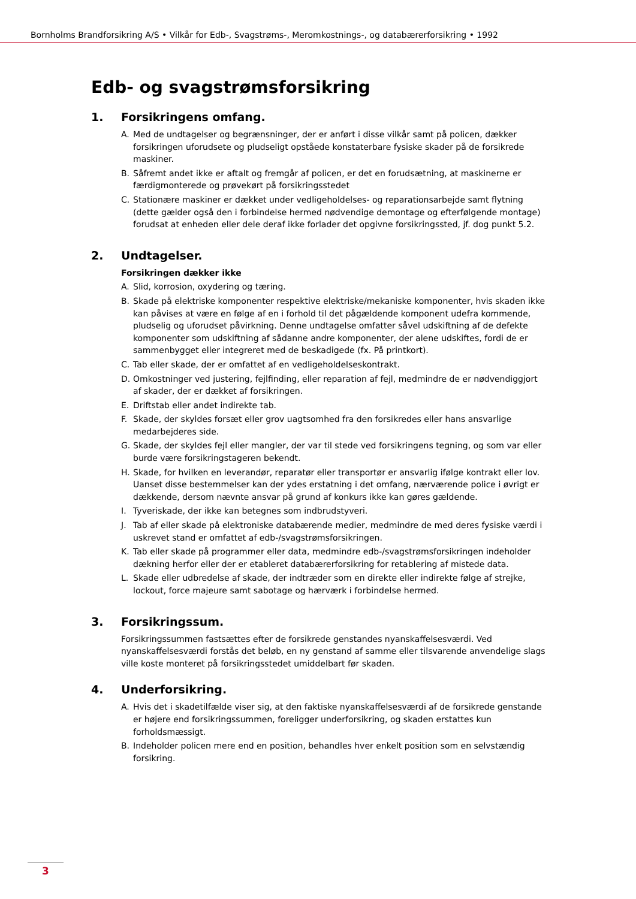Bornholms Brandforsikring A/S • Vilkår for Edb-, Svagstrøms-, Meromkostnings-, og databærerforsikring • 1992
Edb- og svagstrømsforsikring
1. Forsikringens omfang.
A. Med de undtagelser og begrænsninger, der er anført i disse vilkår samt på policen, dækker forsikringen uforudsete og pludseligt opståede konstaterbare fysiske skader på de forsikrede maskiner.
B. Såfremt andet ikke er aftalt og fremgår af policen, er det en forudsætning, at maskinerne er færdigmonterede og prøvekørt på forsikringsstedet
C. Stationære maskiner er dækket under vedligeholdelses- og reparationsarbejde samt flytning (dette gælder også den i forbindelse hermed nødvendige demontage og efterfølgende montage) forudsat at enheden eller dele deraf ikke forlader det opgivne forsikringssted, jf. dog punkt 5.2.
2. Undtagelser.
Forsikringen dækker ikke
A. Slid, korrosion, oxydering og tæring.
B. Skade på elektriske komponenter respektive elektriske/mekaniske komponenter, hvis skaden ikke kan påvises at være en følge af en i forhold til det pågældende komponent udefra kommende, pludselig og uforudset påvirkning. Denne undtagelse omfatter såvel udskiftning af de defekte komponenter som udskiftning af sådanne andre komponenter, der alene udskiftes, fordi de er sammenbygget eller integreret med de beskadigede (fx. På printkort).
C. Tab eller skade, der er omfattet af en vedligeholdelseskontrakt.
D. Omkostninger ved justering, fejlfinding, eller reparation af fejl, medmindre de er nødvendiggjort af skader, der er dækket af forsikringen.
E. Driftstab eller andet indirekte tab.
F. Skade, der skyldes forsæt eller grov uagtsomhed fra den forsikredes eller hans ansvarlige medarbejderes side.
G. Skade, der skyldes fejl eller mangler, der var til stede ved forsikringens tegning, og som var eller burde være forsikringstageren bekendt.
H. Skade, for hvilken en leverandør, reparatør eller transportør er ansvarlig ifølge kontrakt eller lov. Uanset disse bestemmelser kan der ydes erstatning i det omfang, nærværende police i øvrigt er dækkende, dersom nævnte ansvar på grund af konkurs ikke kan gøres gældende.
I. Tyveriskade, der ikke kan betegnes som indbrudstyveri.
J. Tab af eller skade på elektroniske databærende medier, medmindre de med deres fysiske værdi i uskrevet stand er omfattet af edb-/svagstrømsforsikringen.
K. Tab eller skade på programmer eller data, medmindre edb-/svagstrømsforsikringen indeholder dækning herfor eller der er etableret databærerforsikring for retablering af mistede data.
L. Skade eller udbredelse af skade, der indtræder som en direkte eller indirekte følge af strejke, lockout, force majeure samt sabotage og hærværk i forbindelse hermed.
3. Forsikringssum.
Forsikringssummen fastsættes efter de forsikrede genstandes nyanskaffelsesværdi. Ved nyanskaffelsesværdi forstås det beløb, en ny genstand af samme eller tilsvarende anvendelige slags ville koste monteret på forsikringsstedet umiddelbart før skaden.
4. Underforsikring.
A. Hvis det i skadetilfælde viser sig, at den faktiske nyanskaffelsesværdi af de forsikrede genstande er højere end forsikringssummen, foreligger underforsikring, og skaden erstattes kun forholdsmæssigt.
B. Indeholder policen mere end en position, behandles hver enkelt position som en selvstændig forsikring.
3